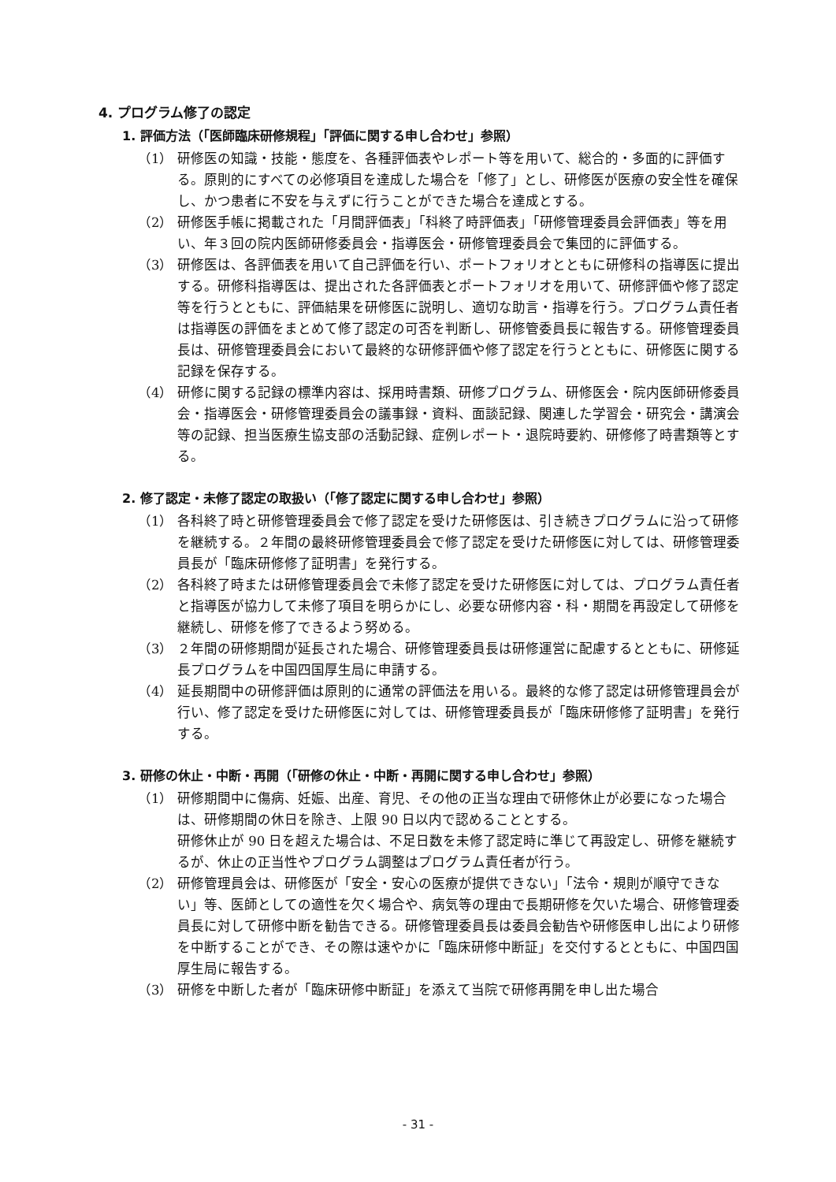4. プログラム修了の認定
1. 評価方法（「医師臨床研修規程」「評価に関する申し合わせ」参照）
（1） 研修医の知識・技能・態度を、各種評価表やレポート等を用いて、総合的・多面的に評価する。原則的にすべての必修項目を達成した場合を「修了」とし、研修医が医療の安全性を確保し、かつ患者に不安を与えずに行うことができた場合を達成とする。
（2） 研修医手帳に掲載された「月間評価表」「科終了時評価表」「研修管理委員会評価表」等を用い、年３回の院内医師研修委員会・指導医会・研修管理委員会で集団的に評価する。
（3） 研修医は、各評価表を用いて自己評価を行い、ポートフォリオとともに研修科の指導医に提出する。研修科指導医は、提出された各評価表とポートフォリオを用いて、研修評価や修了認定等を行うとともに、評価結果を研修医に説明し、適切な助言・指導を行う。プログラム責任者は指導医の評価をまとめて修了認定の可否を判断し、研修管委員長に報告する。研修管理委員長は、研修管理委員会において最終的な研修評価や修了認定を行うとともに、研修医に関する記録を保存する。
（4） 研修に関する記録の標準内容は、採用時書類、研修プログラム、研修医会・院内医師研修委員会・指導医会・研修管理委員会の議事録・資料、面談記録、関連した学習会・研究会・講演会等の記録、担当医療生協支部の活動記録、症例レポート・退院時要約、研修修了時書類等とする。
2. 修了認定・未修了認定の取扱い（「修了認定に関する申し合わせ」参照）
（1） 各科終了時と研修管理委員会で修了認定を受けた研修医は、引き続きプログラムに沿って研修を継続する。２年間の最終研修管理委員会で修了認定を受けた研修医に対しては、研修管理委員長が「臨床研修修了証明書」を発行する。
（2） 各科終了時または研修管理委員会で未修了認定を受けた研修医に対しては、プログラム責任者と指導医が協力して未修了項目を明らかにし、必要な研修内容・科・期間を再設定して研修を継続し、研修を修了できるよう努める。
（3） ２年間の研修期間が延長された場合、研修管理委員長は研修運営に配慮するとともに、研修延長プログラムを中国四国厚生局に申請する。
（4） 延長期間中の研修評価は原則的に通常の評価法を用いる。最終的な修了認定は研修管理員会が行い、修了認定を受けた研修医に対しては、研修管理委員長が「臨床研修修了証明書」を発行する。
3. 研修の休止・中断・再開（「研修の休止・中断・再開に関する申し合わせ」参照）
（1） 研修期間中に傷病、妊娠、出産、育児、その他の正当な理由で研修休止が必要になった場合は、研修期間の休日を除き、上限 90 日以内で認めることとする。
研修休止が 90 日を超えた場合は、不足日数を未修了認定時に準じて再設定し、研修を継続するが、休止の正当性やプログラム調整はプログラム責任者が行う。
（2） 研修管理員会は、研修医が「安全・安心の医療が提供できない」「法令・規則が順守できない」等、医師としての適性を欠く場合や、病気等の理由で長期研修を欠いた場合、研修管理委員長に対して研修中断を勧告できる。研修管理委員長は委員会勧告や研修医申し出により研修を中断することができ、その際は速やかに「臨床研修中断証」を交付するとともに、中国四国厚生局に報告する。
（3） 研修を中断した者が「臨床研修中断証」を添えて当院で研修再開を申し出た場合
- 31 -